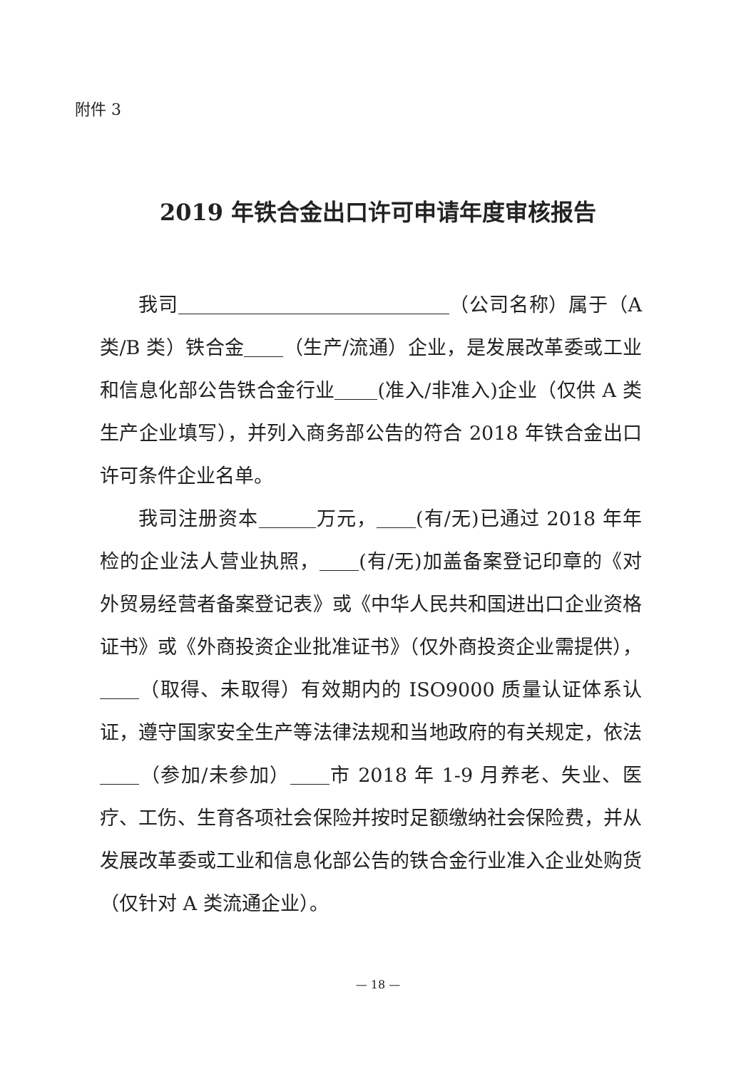附件 3
2019 年铁合金出口许可申请年度审核报告
我司 （公司名称）属于（A 类/B 类）铁合金 （生产/流通）企业，是发展改革委或工业和信息化部公告铁合金行业 (准入/非准入)企业（仅供 A 类生产企业填写），并列入商务部公告的符合 2018 年铁合金出口许可条件企业名单。
我司注册资本 万元， (有/无)已通过 2018 年年检的企业法人营业执照， (有/无)加盖备案登记印章的《对外贸易经营者备案登记表》或《中华人民共和国进出口企业资格证书》或《外商投资企业批准证书》（仅外商投资企业需提供）， （取得、未取得）有效期内的 ISO9000 质量认证体系认证，遵守国家安全生产等法律法规和当地政府的有关规定，依法 （参加/未参加） 市 2018 年 1-9 月养老、失业、医疗、工伤、生育各项社会保险并按时足额缴纳社会保险费，并从发展改革委或工业和信息化部公告的铁合金行业准入企业处购货（仅针对 A 类流通企业）。
— 18 —